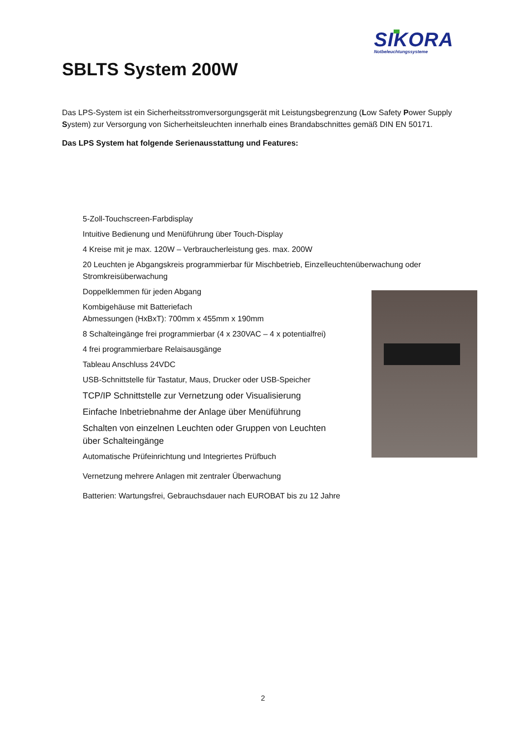SIKORA
Notbeleuchtungssysteme
SBLTS System 200W
Das LPS-System ist ein Sicherheitsstromversorgungsgerät mit Leistungsbegrenzung (Low Safety Power Supply System) zur Versorgung von Sicherheitsleuchten innerhalb eines Brandabschnittes gemäß DIN EN 50171.
Das LPS System hat folgende Serienausstattung und Features:
5-Zoll-Touchscreen-Farbdisplay
Intuitive Bedienung und Menüführung über Touch-Display
4 Kreise mit je max. 120W – Verbraucherleistung ges. max. 200W
20 Leuchten je Abgangskreis programmierbar für Mischbetrieb, Einzelleuchtenüberwachung oder Stromkreisüberwachung
Doppelklemmen für jeden Abgang
Kombigehäuse mit Batteriefach
Abmessungen (HxBxT): 700mm x 455mm x 190mm
8 Schalteingänge frei programmierbar (4 x 230VAC – 4 x potentialfrei)
4 frei programmierbare Relaisausgänge
Tableau Anschluss 24VDC
USB-Schnittstelle für Tastatur, Maus, Drucker oder USB-Speicher
TCP/IP Schnittstelle zur Vernetzung oder Visualisierung
Einfache Inbetriebnahme der Anlage über Menüführung
Schalten von einzelnen Leuchten oder Gruppen von Leuchten
über Schalteingänge
Automatische Prüfeinrichtung und Integriertes Prüfbuch
Vernetzung mehrere Anlagen mit zentraler Überwachung
Batterien: Wartungsfrei, Gebrauchsdauer nach EUROBAT bis zu 12 Jahre
2